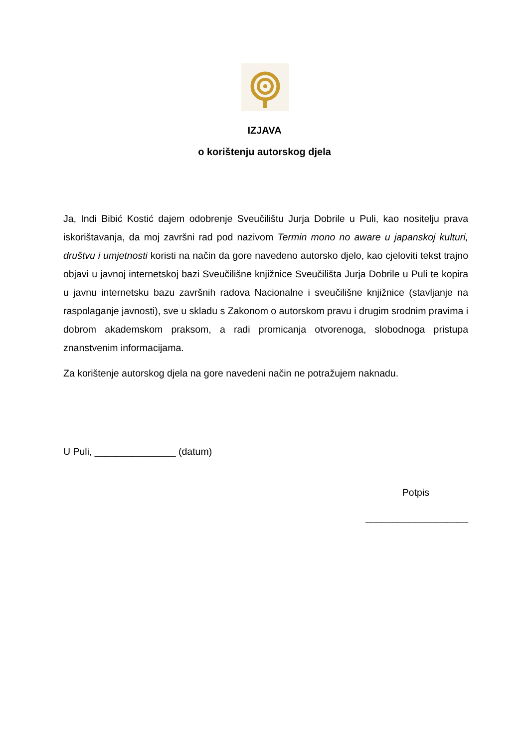IZJAVA
o korištenju autorskog djela
Ja, Indi Bibić Kostić dajem odobrenje Sveučilištu Jurja Dobrile u Puli, kao nositelju prava iskorištavanja, da moj završni rad pod nazivom Termin mono no aware u japanskoj kulturi, društvu i umjetnosti koristi na način da gore navedeno autorsko djelo, kao cjeloviti tekst trajno objavi u javnoj internetskoj bazi Sveučilišne knjižnice Sveučilišta Jurja Dobrile u Puli te kopira u javnu internetsku bazu završnih radova Nacionalne i sveučilišne knjižnice (stavljanje na raspolaganje javnosti), sve u skladu s Zakonom o autorskom pravu i drugim srodnim pravima i dobrom akademskom praksom, a radi promicanja otvorenoga, slobodnoga pristupa znanstvenim informacijama.
Za korištenje autorskog djela na gore navedeni način ne potražujem naknadu.
U Puli, _______________ (datum)
Potpis
___________________